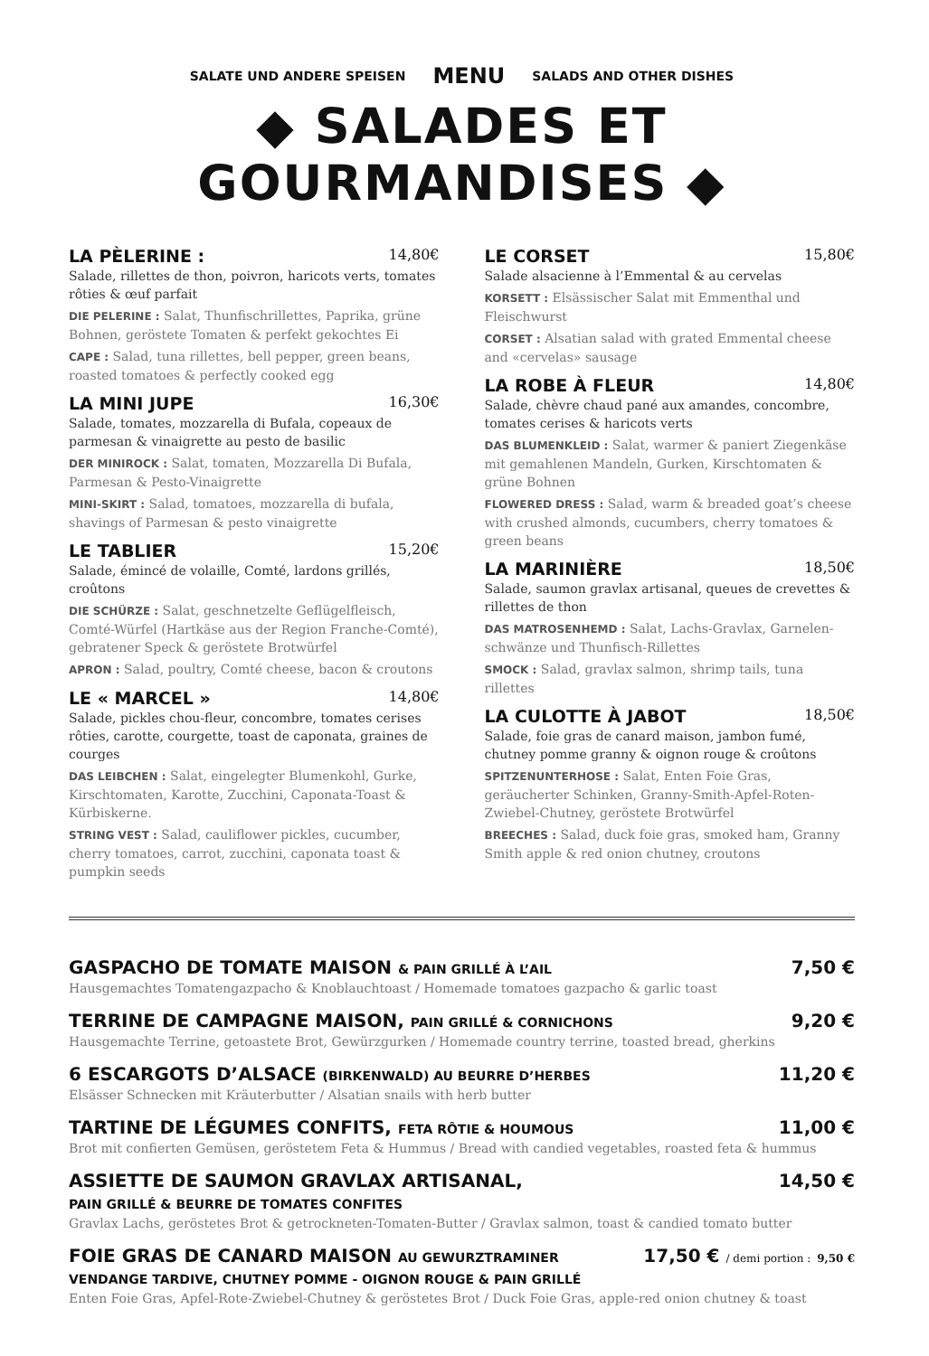SALATE UND ANDERE SPEISEN MENU SALADS AND OTHER DISHES
◆ SALADES ET GOURMANDISES ◆
LA PÈLERINE : 14,80€
Salade, rillettes de thon, poivron, haricots verts, tomates rôties & œuf parfait
DIE PELERINE : Salat, Thunfischrillettes, Paprika, grüne Bohnen, geröstete Tomaten & perfekt gekochtes Ei
CAPE : Salad, tuna rillettes, bell pepper, green beans, roasted tomatoes & perfectly cooked egg
LA MINI JUPE 16,30€
Salade, tomates, mozzarella di Bufala, copeaux de parmesan & vinaigrette au pesto de basilic
DER MINIROCK : Salat, tomaten, Mozzarella Di Bufala, Parmesan & Pesto-Vinaigrette
MINI-SKIRT : Salad, tomatoes, mozzarella di bufala, shavings of Parmesan & pesto vinaigrette
LE TABLIER 15,20€
Salade, émincé de volaille, Comté, lardons grillés, croûtons
DIE SCHÜRZE : Salat, geschnetzelte Geflügelfleisch, Comté-Würfel (Hartkäse aus der Region Franche-Comté), gebratener Speck & geröstete Brotwürfel
APRON : Salad, poultry, Comté cheese, bacon & croutons
LE « MARCEL » 14,80€
Salade, pickles chou-fleur, concombre, tomates cerises rôties, carotte, courgette, toast de caponata, graines de courges
DAS LEIBCHEN : Salat, eingelegter Blumenkohl, Gurke, Kirschtomaten, Karotte, Zucchini, Caponata-Toast & Kürbiskerne.
STRING VEST : Salad, cauliflower pickles, cucumber, cherry tomatoes, carrot, zucchini, caponata toast & pumpkin seeds
LE CORSET 15,80€
Salade alsacienne à l’Emmental & au cervelas
KORSETT : Elsässischer Salat mit Emmenthal und Fleischwurst
CORSET : Alsatian salad with grated Emmental cheese and «cervelas» sausage
LA ROBE À FLEUR 14,80€
Salade, chèvre chaud pané aux amandes, concombre, tomates cerises & haricots verts
DAS BLUMENKLEID : Salat, warmer & paniert Ziegenkäse mit gemahlenen Mandeln, Gurken, Kirschtomaten & grüne Bohnen
FLOWERED DRESS : Salad, warm & breaded goat’s cheese with crushed almonds, cucumbers, cherry tomatoes & green beans
LA MARINIÈRE 18,50€
Salade, saumon gravlax artisanal, queues de crevettes & rillettes de thon
DAS MATROSENHEMD : Salat, Lachs-Gravlax, Garnelen-schwänze und Thunfisch-Rillettes
SMOCK : Salad, gravlax salmon, shrimp tails, tuna rillettes
LA CULOTTE À JABOT 18,50€
Salade, foie gras de canard maison, jambon fumé, chutney pomme granny & oignon rouge & croûtons
SPITZENUNTERHOSE : Salat, Enten Foie Gras, geräucherter Schinken, Granny-Smith-Apfel-Roten-Zwiebel-Chutney, geröstete Brotwürfel
BREECHES : Salad, duck foie gras, smoked ham, Granny Smith apple & red onion chutney, croutons
GASPACHO DE TOMATE MAISON & PAIN GRILLÉ À L’AIL 7,50 €
Hausgemachtes Tomatengazpacho & Knoblauchtoast / Homemade tomatoes gazpacho & garlic toast
TERRINE DE CAMPAGNE MAISON, PAIN GRILLÉ & CORNICHONS 9,20 €
Hausgemachte Terrine, getoastete Brot, Gewürzgurken / Homemade country terrine, toasted bread, gherkins
6 ESCARGOTS D’ALSACE (BIRKENWALD) AU BEURRE D’HERBES 11,20 €
Elsässer Schnecken mit Kräuterbutter / Alsatian snails with herb butter
TARTINE DE LÉGUMES CONFITS, FETA RÔTIE & HOUMOUS 11,00 €
Brot mit confierten Gemüsen, geröstetem Feta & Hummus / Bread with candied vegetables, roasted feta & hummus
ASSIETTE DE SAUMON GRAVLAX ARTISANAL,
PAIN GRILLÉ & BEURRE DE TOMATES CONFITES 14,50 €
Gravlax Lachs, geröstetes Brot & getrockneten-Tomaten-Butter / Gravlax salmon, toast & candied tomato butter
FOIE GRAS DE CANARD MAISON AU GEWURZTRAMINER
VENDANGE TARDIVE, CHUTNEY POMME - OIGNON ROUGE & PAIN GRILLÉ 17,50 € / demi portion : 9,50 €
Enten Foie Gras, Apfel-Rote-Zwiebel-Chutney & geröstetes Brot / Duck Foie Gras, apple-red onion chutney & toast